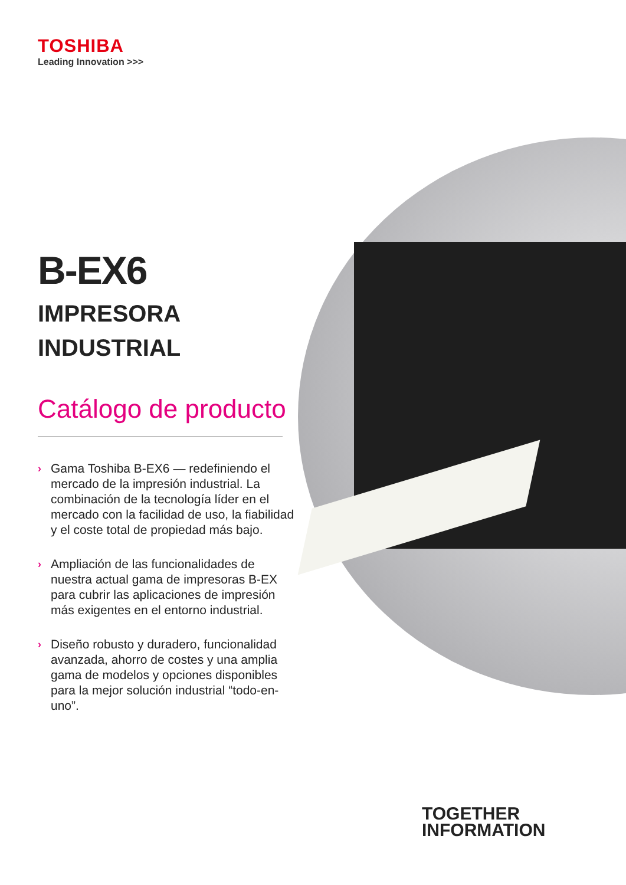TOSHIBA
Leading Innovation >>>
B-EX6
IMPRESORA
INDUSTRIAL
Catálogo de producto
› Gama Toshiba B-EX6 — redefiniendo el mercado de la impresión industrial. La combinación de la tecnología líder en el mercado con la facilidad de uso, la fiabilidad y el coste total de propiedad más bajo.
› Ampliación de las funcionalidades de nuestra actual gama de impresoras B-EX para cubrir las aplicaciones de impresión más exigentes en el entorno industrial.
› Diseño robusto y duradero, funcionalidad avanzada, ahorro de costes y una amplia gama de modelos y opciones disponibles para la mejor solución industrial “todo-en-uno”.
TOGETHER
INFORMATION